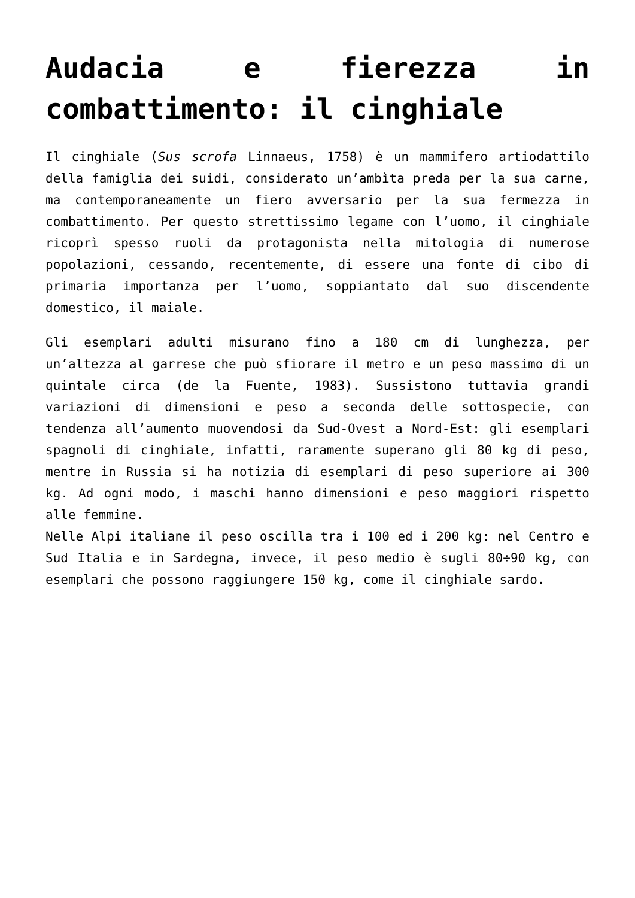Audacia e fierezza in combattimento: il cinghiale
Il cinghiale (Sus scrofa Linnaeus, 1758) è un mammifero artiodattilo della famiglia dei suidi, considerato un’ambìta preda per la sua carne, ma contemporaneamente un fiero avversario per la sua fermezza in combattimento. Per questo strettissimo legame con l’uomo, il cinghiale ricoprì spesso ruoli da protagonista nella mitologia di numerose popolazioni, cessando, recentemente, di essere una fonte di cibo di primaria importanza per l’uomo, soppiantato dal suo discendente domestico, il maiale.
Gli esemplari adulti misurano fino a 180 cm di lunghezza, per un’altezza al garrese che può sfiorare il metro e un peso massimo di un quintale circa (de la Fuente, 1983). Sussistono tuttavia grandi variazioni di dimensioni e peso a seconda delle sottospecie, con tendenza all’aumento muovendosi da Sud-Ovest a Nord-Est: gli esemplari spagnoli di cinghiale, infatti, raramente superano gli 80 kg di peso, mentre in Russia si ha notizia di esemplari di peso superiore ai 300 kg. Ad ogni modo, i maschi hanno dimensioni e peso maggiori rispetto alle femmine.
Nelle Alpi italiane il peso oscilla tra i 100 ed i 200 kg: nel Centro e Sud Italia e in Sardegna, invece, il peso medio è sugli 80÷90 kg, con esemplari che possono raggiungere 150 kg, come il cinghiale sardo.